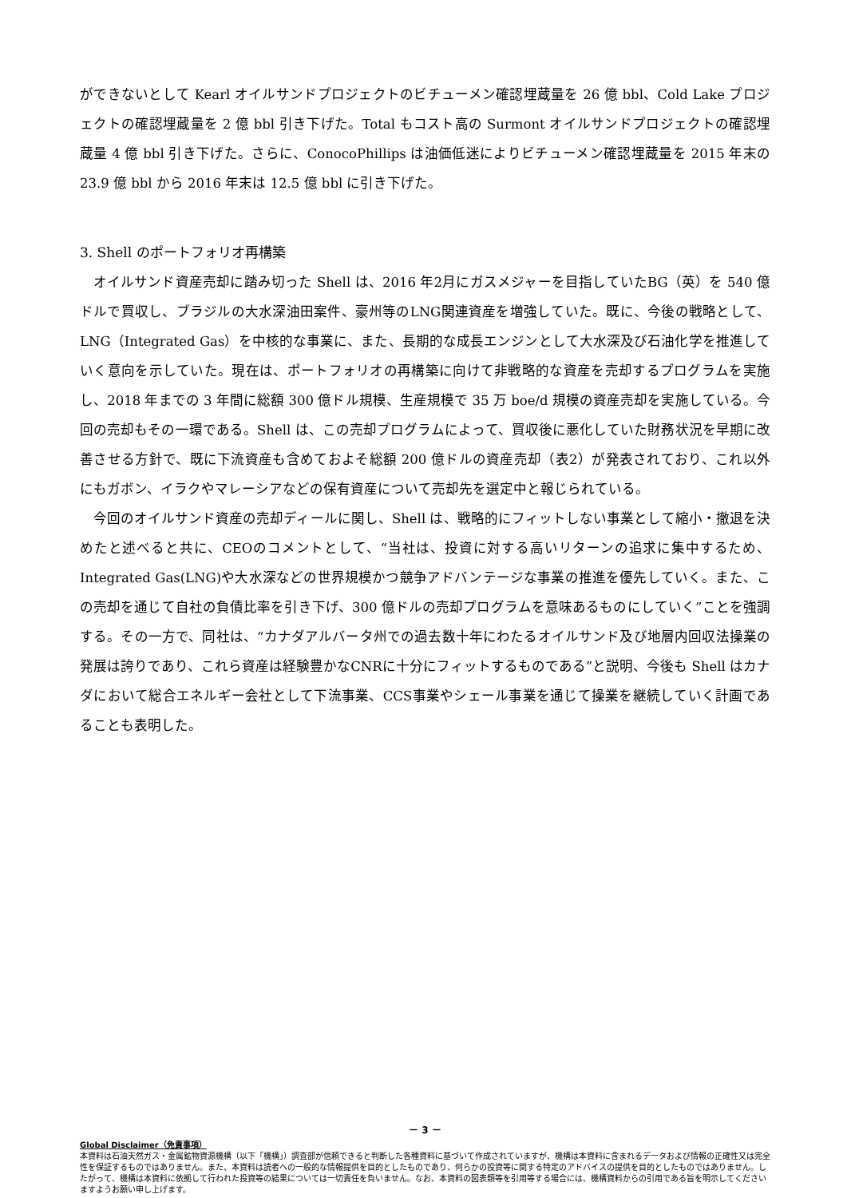ができないとして Kearl オイルサンドプロジェクトのビチューメン確認埋蔵量を 26 億 bbl、Cold Lake プロジェクトの確認埋蔵量を 2 億 bbl 引き下げた。Total もコスト高の Surmont オイルサンドプロジェクトの確認埋蔵量 4 億 bbl 引き下げた。さらに、ConocoPhillips は油価低迷によりビチューメン確認埋蔵量を 2015 年末の 23.9 億 bbl から 2016 年末は 12.5 億 bbl に引き下げた。
3. Shell のポートフォリオ再構築
オイルサンド資産売却に踏み切った Shell は、2016 年2月にガスメジャーを目指していたBG（英）を 540 億ドルで買収し、ブラジルの大水深油田案件、豪州等のLNG関連資産を増強していた。既に、今後の戦略として、LNG（Integrated Gas）を中核的な事業に、また、長期的な成長エンジンとして大水深及び石油化学を推進していく意向を示していた。現在は、ポートフォリオの再構築に向けて非戦略的な資産を売却するプログラムを実施し、2018 年までの 3 年間に総額 300 億ドル規模、生産規模で 35 万 boe/d 規模の資産売却を実施している。今回の売却もその一環である。Shell は、この売却プログラムによって、買収後に悪化していた財務状況を早期に改善させる方針で、既に下流資産も含めておよそ総額 200 億ドルの資産売却（表2）が発表されており、これ以外にもガボン、イラクやマレーシアなどの保有資産について売却先を選定中と報じられている。
今回のオイルサンド資産の売却ディールに関し、Shell は、戦略的にフィットしない事業として縮小・撤退を決めたと述べると共に、CEOのコメントとして、“当社は、投資に対する高いリターンの追求に集中するため、Integrated Gas(LNG)や大水深などの世界規模かつ競争アドバンテージな事業の推進を優先していく。また、この売却を通じて自社の負債比率を引き下げ、300 億ドルの売却プログラムを意味あるものにしていく”ことを強調する。その一方で、同社は、“カナダアルバータ州での過去数十年にわたるオイルサンド及び地層内回収法操業の発展は誇りであり、これら資産は経験豊かなCNRに十分にフィットするものである”と説明、今後も Shell はカナダにおいて総合エネルギー会社として下流事業、CCS事業やシェール事業を通じて操業を継続していく計画であることも表明した。
－ 3 －
Global Disclaimer（免責事項）
本資料は石油天然ガス・金属鉱物資源機構（以下「機構」）調査部が信頼できると判断した各種資料に基づいて作成されていますが、機構は本資料に含まれるデータおよび情報の正確性又は完全性を保証するものではありません。また、本資料は読者への一般的な情報提供を目的としたものであり、何らかの投資等に関する特定のアドバイスの提供を目的としたものではありません。したがって、機構は本資料に依拠して行われた投資等の結果については一切責任を負いません。なお、本資料の図表類等を引用等する場合には、機構資料からの引用である旨を明示してくださいますようお願い申し上げます。